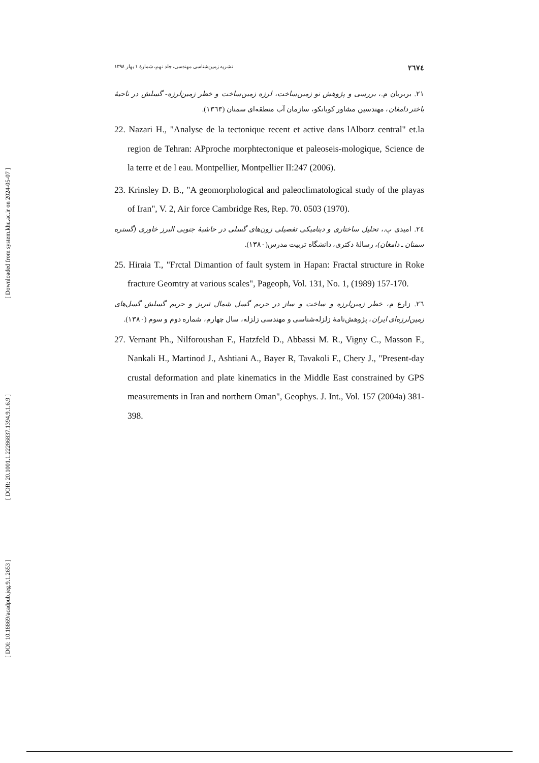[ Downloaded from system.khu.ac.ir on 2024-05-07 ]
[ DOR: 20.1001.1.22286837.1394.9.1.6.9 ]
[ DOI: 10.18869/acadpub.jeg.9.1.2653 ]
٢٦٧٤ نشریه زمین‌شناسی مهندسی، جلد نهم، شمارهٔ ۱ بهار ۱۳۹٤
٢١. بربریان م.، بررسی و پژوهش نو زمین‌ساخت، لرزه زمین‌ساخت و خطر زمین‌لرزه- گسلش در ناحیهٔ باختر دامغان، مهندسین مشاور کوبانکو، سازمان آب منطقه‌ای سمنان (١٣٦٣).
22. Nazari H., "Analyse de la tectonique recent et active dans lAlborz central" et.la region de Tehran: APproche morphtectonique et paleoseis-mologique, Science de la terre et de l eau. Montpellier, Montpellier II:247 (2006).
23. Krinsley D. B., "A geomorphological and paleoclimatological study of the playas of Iran", V. 2, Air force Cambridge Res, Rep. 70. 0503 (1970).
٢٤. امیدی پ.، تحلیل ساختاری و دینامیکی تفصیلی زون‌های گسلی در حاشیهٔ جنوبی البرز خاوری (گستره سمنان ـ دامغان)، رسالهٔ دکتری، دانشگاه تربیت مدرس(١٣٨٠).
25. Hiraia T., "Frctal Dimantion of fault system in Hapan: Fractal structure in Roke fracture Geomtry at various scales", Pageoph, Vol. 131, No. 1, (1989) 157-170.
٢٦. زارع م، خطر زمین‌لرزه و ساخت و ساز در حریم گسل شمال تبریز و حریم گسلش گسل‌های زمین‌لرزه‌ای ایران، پژوهش‌نامهٔ زلزله‌شناسی و مهندسی زلزله، سال چهارم، شماره دوم و سوم (١٣٨٠).
27. Vernant Ph., Nilforoushan F., Hatzfeld D., Abbassi M. R., Vigny C., Masson F., Nankali H., Martinod J., Ashtiani A., Bayer R, Tavakoli F., Chery J., "Present-day crustal deformation and plate kinematics in the Middle East constrained by GPS measurements in Iran and northern Oman", Geophys. J. Int., Vol. 157 (2004a) 381-398.